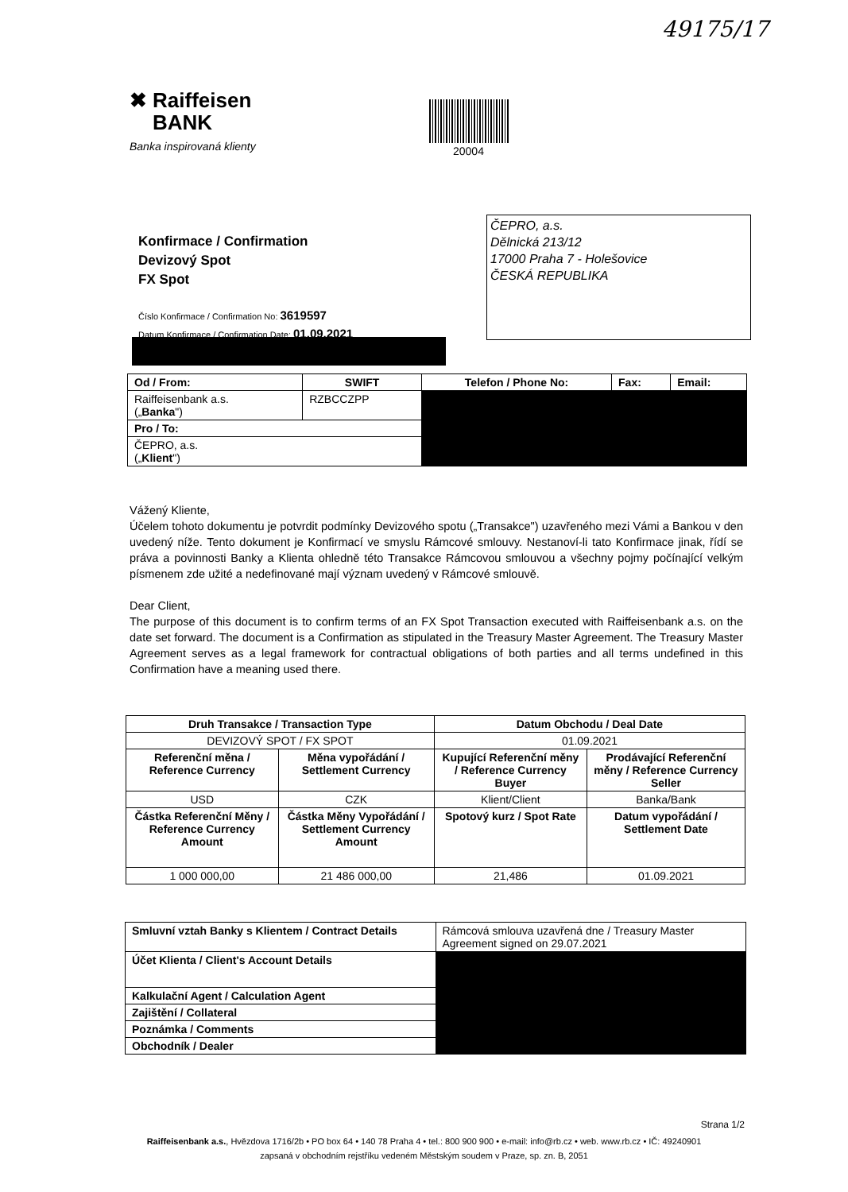49175/17
✖ Raiffeisen
BANK
Banka inspirovaná klienty
20004
Konfirmace / Confirmation
Devizový Spot
FX Spot
ČEPRO, a.s.
Dělnická 213/12
17000 Praha 7 - Holešovice
ČESKÁ REPUBLIKA
Číslo Konfirmace / Confirmation No: 3619597
Datum Konfirmace / Confirmation Date: 01.09.2021
| Od / From: | SWIFT | Telefon / Phone No: | Fax: | Email: |
| --- | --- | --- | --- | --- |
| Raiffeisenbank a.s. („ Banka ") | RZBCCZPP | | | |
| Pro / To: | | | | |
| ČEPRO, a.s. („ Klient ") | | | | |
Vážený Kliente,
Účelem tohoto dokumentu je potvrdit podmínky Devizového spotu („Transakce") uzavřeného mezi Vámi a Bankou v den uvedený níže. Tento dokument je Konfirmací ve smyslu Rámcové smlouvy. Nestanoví-li tato Konfirmace jinak, řídí se práva a povinnosti Banky a Klienta ohledně této Transakce Rámcovou smlouvou a všechny pojmy počínající velkým písmenem zde užité a nedefinované mají význam uvedený v Rámcové smlouvě.
Dear Client,
The purpose of this document is to confirm terms of an FX Spot Transaction executed with Raiffeisenbank a.s. on the date set forward. The document is a Confirmation as stipulated in the Treasury Master Agreement. The Treasury Master Agreement serves as a legal framework for contractual obligations of both parties and all terms undefined in this Confirmation have a meaning used there.
| Druh Transakce / Transaction Type | | Datum Obchodu / Deal Date | |
| --- | --- | --- | --- |
| DEVIZOVÝ SPOT / FX SPOT | | 01.09.2021 | |
| Referenční měna / Reference Currency | Měna vypořádání / Settlement Currency | Kupující Referenční měny / Reference Currency Buyer | Prodávající Referenční měny / Reference Currency Seller |
| USD | CZK | Klient/Client | Banka/Bank |
| Částka Referenční Měny / Reference Currency Amount | Částka Měny Vypořádání / Settlement Currency Amount | Spotový kurz / Spot Rate | Datum vypořádání / Settlement Date |
| 1 000 000,00 | 21 486 000,00 | 21,486 | 01.09.2021 |
| Smluvní vztah Banky s Klientem / Contract Details | Rámcová smlouva uzavřená dne / Treasury Master Agreement signed on 29.07.2021 |
| Účet Klienta / Client's Account Details | |
| Kalkulační Agent / Calculation Agent | |
| Zajištění / Collateral | |
| Poznámka / Comments | |
| Obchodník / Dealer | |
Strana 1/2
Raiffeisenbank a.s., Hvězdova 1716/2b • PO box 64 • 140 78 Praha 4 • tel.: 800 900 900 • e-mail: info@rb.cz • web. www.rb.cz • IČ: 49240901
zapsaná v obchodním rejstříku vedeném Městským soudem v Praze, sp. zn. B, 2051